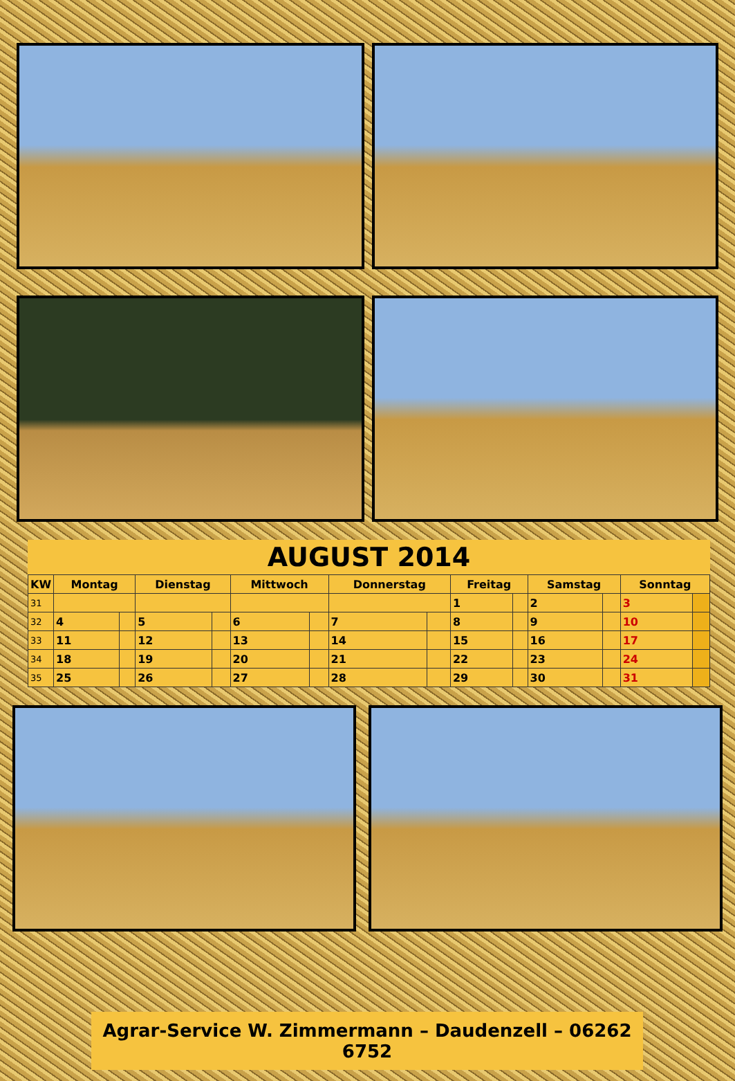| AUGUST 2014 | | | | | | | | | | | | | | |
| --- | --- | --- | --- | --- | --- | --- | --- | --- | --- | --- | --- | --- | --- | --- |
| KW | Montag | | Dienstag | | Mittwoch | | Donnerstag | | Freitag | | Samstag | | Sonntag | |
| 31 | | | | | | | | | 1 | | 2 | | 3 | |
| 32 | 4 | | 5 | | 6 | | 7 | | 8 | | 9 | | 10 | |
| 33 | 11 | | 12 | | 13 | | 14 | | 15 | | 16 | | 17 | |
| 34 | 18 | | 19 | | 20 | | 21 | | 22 | | 23 | | 24 | |
| 35 | 25 | | 26 | | 27 | | 28 | | 29 | | 30 | | 31 | |
Agrar-Service W. Zimmermann – Daudenzell – 06262 6752